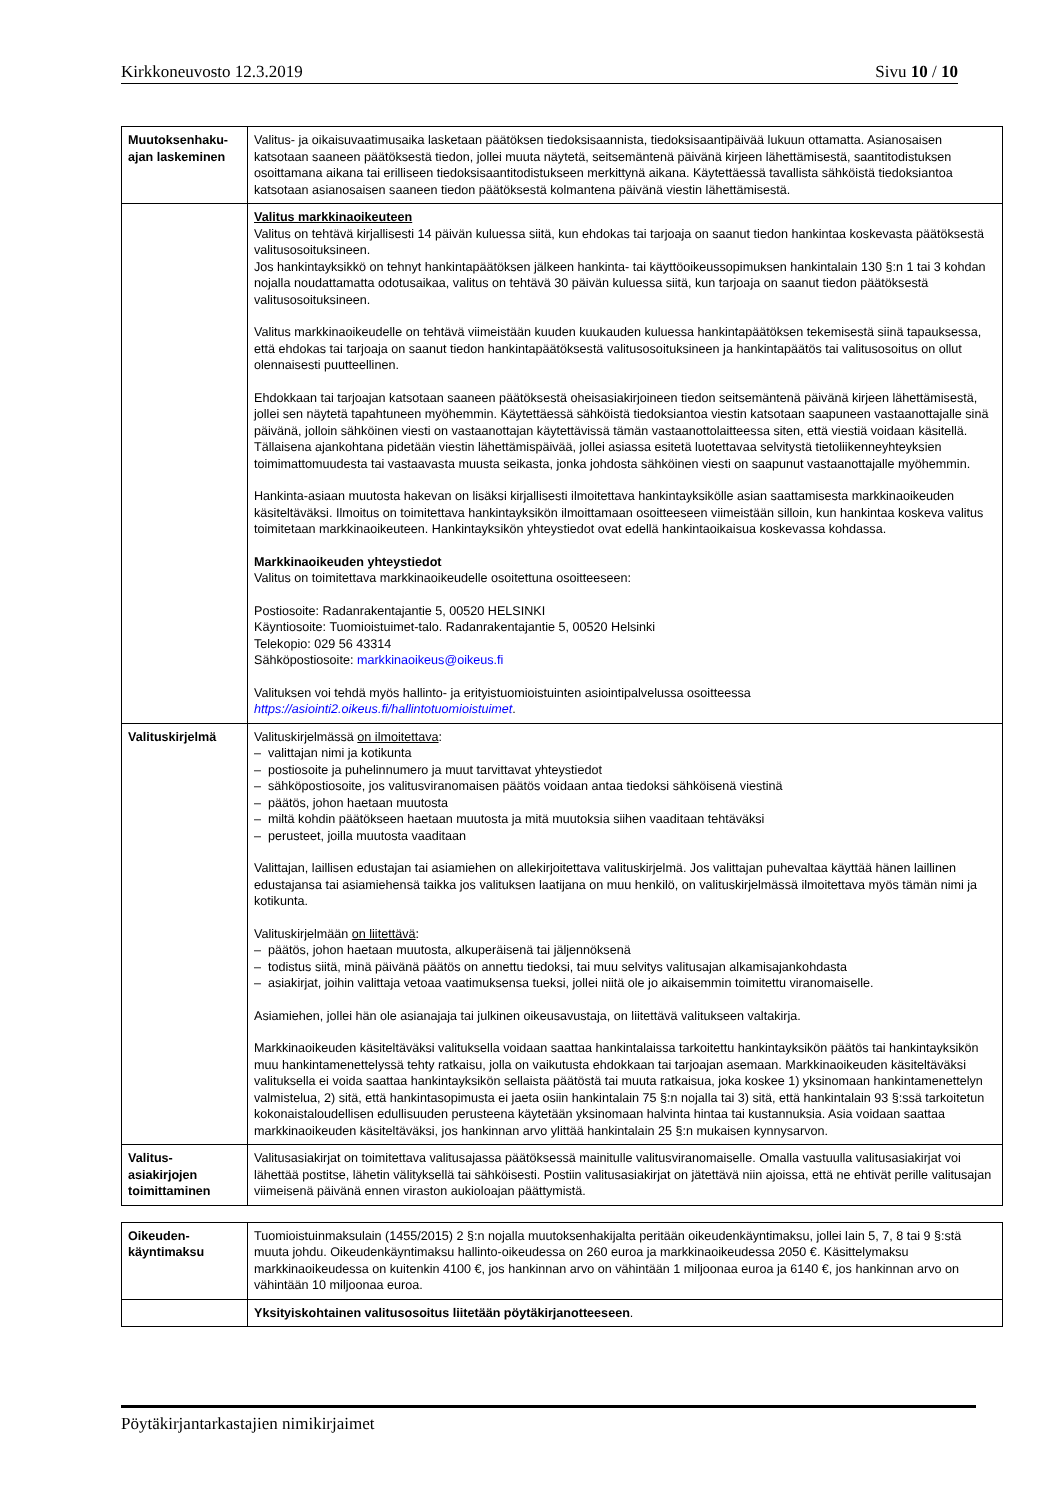Kirkkoneuvosto 12.3.2019 Sivu 10 / 10
| Muutoksenhaku-ajan laskeminen | Valitus- ja oikaisuvaatimusaika lasketaan päätöksen tiedoksisaannista, tiedoksisaantipäivää lukuun ottamatta. Asianosaisen katsotaan saaneen päätöksestä tiedon, jollei muuta näytetä, seitsemäntenä päivänä kirjeen lähettämisestä, saantitodistuksen osoittamana aikana tai erilliseen tiedoksisaantitodistukseen merkittynä aikana. Käytettäessä tavallista sähköistä tiedoksiantoa katsotaan asianosaisen saaneen tiedon päätöksestä kolmantena päivänä viestin lähettämisestä. |
| | Valitus markkinaoikeuteen Valitus on tehtävä kirjallisesti 14 päivän kuluessa siitä, kun ehdokas tai tarjoaja on saanut tiedon hankintaa koskevasta päätöksestä valitusosoituksineen. Jos hankintayksikkö on tehnyt hankintapäätöksen jälkeen hankinta- tai käyttöoikeussopimuksen hankintalain 130 §:n 1 tai 3 kohdan nojalla noudattamatta odotusaikaa, valitus on tehtävä 30 päivän kuluessa siitä, kun tarjoaja on saanut tiedon päätöksestä valitusosoituksineen. Valitus markkinaoikeudelle on tehtävä viimeistään kuuden kuukauden kuluessa hankintapäätöksen tekemisestä siinä tapauksessa, että ehdokas tai tarjoaja on saanut tiedon hankintapäätöksestä valitusosoituksineen ja hankintapäätös tai valitusosoitus on ollut olennaisesti puutteellinen. Ehdokkaan tai tarjoajan katsotaan saaneen päätöksestä oheisasiakirjoineen tiedon seitsemäntenä päivänä kirjeen lähettämisestä, jollei sen näytetä tapahtuneen myöhemmin. Käytettäessä sähköistä tiedoksiantoa viestin katsotaan saapuneen vastaanottajalle sinä päivänä, jolloin sähköinen viesti on vastaanottajan käytettävissä tämän vastaanottolaitteessa siten, että viestiä voidaan käsitellä. Tällaisena ajankohtana pidetään viestin lähettämispäivää, jollei asiassa esitetä luotettavaa selvitystä tietoliikenneyhteyksien toimimattomuudesta tai vastaavasta muusta seikasta, jonka johdosta sähköinen viesti on saapunut vastaanottajalle myöhemmin. Hankinta-asiaan muutosta hakevan on lisäksi kirjallisesti ilmoitettava hankintayksikölle asian saattamisesta markkinaoikeuden käsiteltäväksi. Ilmoitus on toimitettava hankintayksikön ilmoittamaan osoitteeseen viimeistään silloin, kun hankintaa koskeva valitus toimitetaan markkinaoikeuteen. Hankintayksikön yhteystiedot ovat edellä hankintaoikaisua koskevassa kohdassa. Markkinaoikeuden yhteystiedot Valitus on toimitettava markkinaoikeudelle osoitettuna osoitteeseen: Postiosoite: Radanrakentajantie 5, 00520 HELSINKI Käyntiosoite: Tuomioistuimet-talo. Radanrakentajantie 5, 00520 Helsinki Telekopio: 029 56 43314 Sähköpostiosoite: markkinaoikeus@oikeus.fi Valituksen voi tehdä myös hallinto- ja erityistuomioistuinten asiointipalvelussa osoitteessa https://asiointi2.oikeus.fi/hallintotuomioistuimet . |
| Valituskirjelmä | Valituskirjelmässä on ilmoitettava : – valittajan nimi ja kotikunta – postiosoite ja puhelinnumero ja muut tarvittavat yhteystiedot – sähköpostiosoite, jos valitusviranomaisen päätös voidaan antaa tiedoksi sähköisenä viestinä – päätös, johon haetaan muutosta – miltä kohdin päätökseen haetaan muutosta ja mitä muutoksia siihen vaaditaan tehtäväksi – perusteet, joilla muutosta vaaditaan Valittajan, laillisen edustajan tai asiamiehen on allekirjoitettava valituskirjelmä. Jos valittajan puhevaltaa käyttää hänen laillinen edustajansa tai asiamiehensä taikka jos valituksen laatijana on muu henkilö, on valituskirjelmässä ilmoitettava myös tämän nimi ja kotikunta. Valituskirjelmään on liitettävä : – päätös, johon haetaan muutosta, alkuperäisenä tai jäljennöksenä – todistus siitä, minä päivänä päätös on annettu tiedoksi, tai muu selvitys valitusajan alkamisajankohdasta – asiakirjat, joihin valittaja vetoaa vaatimuksensa tueksi, jollei niitä ole jo aikaisemmin toimitettu viranomaiselle. Asiamiehen, jollei hän ole asianajaja tai julkinen oikeusavustaja, on liitettävä valitukseen valtakirja. Markkinaoikeuden käsiteltäväksi valituksella voidaan saattaa hankintalaissa tarkoitettu hankintayksikön päätös tai hankintayksikön muu hankintamenettelyssä tehty ratkaisu, jolla on vaikutusta ehdokkaan tai tarjoajan asemaan. Markkinaoikeuden käsiteltäväksi valituksella ei voida saattaa hankintayksikön sellaista päätöstä tai muuta ratkaisua, joka koskee 1) yksinomaan hankintamenettelyn valmistelua, 2) sitä, että hankintasopimusta ei jaeta osiin hankintalain 75 §:n nojalla tai 3) sitä, että hankintalain 93 §:ssä tarkoitetun kokonaistaloudellisen edullisuuden perusteena käytetään yksinomaan halvinta hintaa tai kustannuksia. Asia voidaan saattaa markkinaoikeuden käsiteltäväksi, jos hankinnan arvo ylittää hankintalain 25 §:n mukaisen kynnysarvon. |
| Valitus-asiakirjojen toimittaminen | Valitusasiakirjat on toimitettava valitusajassa päätöksessä mainitulle valitusviranomaiselle. Omalla vastuulla valitusasiakirjat voi lähettää postitse, lähetin välityksellä tai sähköisesti. Postiin valitusasiakirjat on jätettävä niin ajoissa, että ne ehtivät perille valitusajan viimeisenä päivänä ennen viraston aukioloajan päättymistä. |
| Oikeuden-käyntimaksu | Tuomioistuinmaksulain (1455/2015) 2 §:n nojalla muutoksenhakijalta peritään oikeudenkäyntimaksu, jollei lain 5, 7, 8 tai 9 §:stä muuta johdu. Oikeudenkäyntimaksu hallinto-oikeudessa on 260 euroa ja markkinaoikeudessa 2050 €. Käsittelymaksu markkinaoikeudessa on kuitenkin 4100 €, jos hankinnan arvo on vähintään 1 miljoonaa euroa ja 6140 €, jos hankinnan arvo on vähintään 10 miljoonaa euroa. |
| | Yksityiskohtainen valitusosoitus liitetään pöytäkirjanotteeseen . |
Pöytäkirjantarkastajien nimikirjaimet